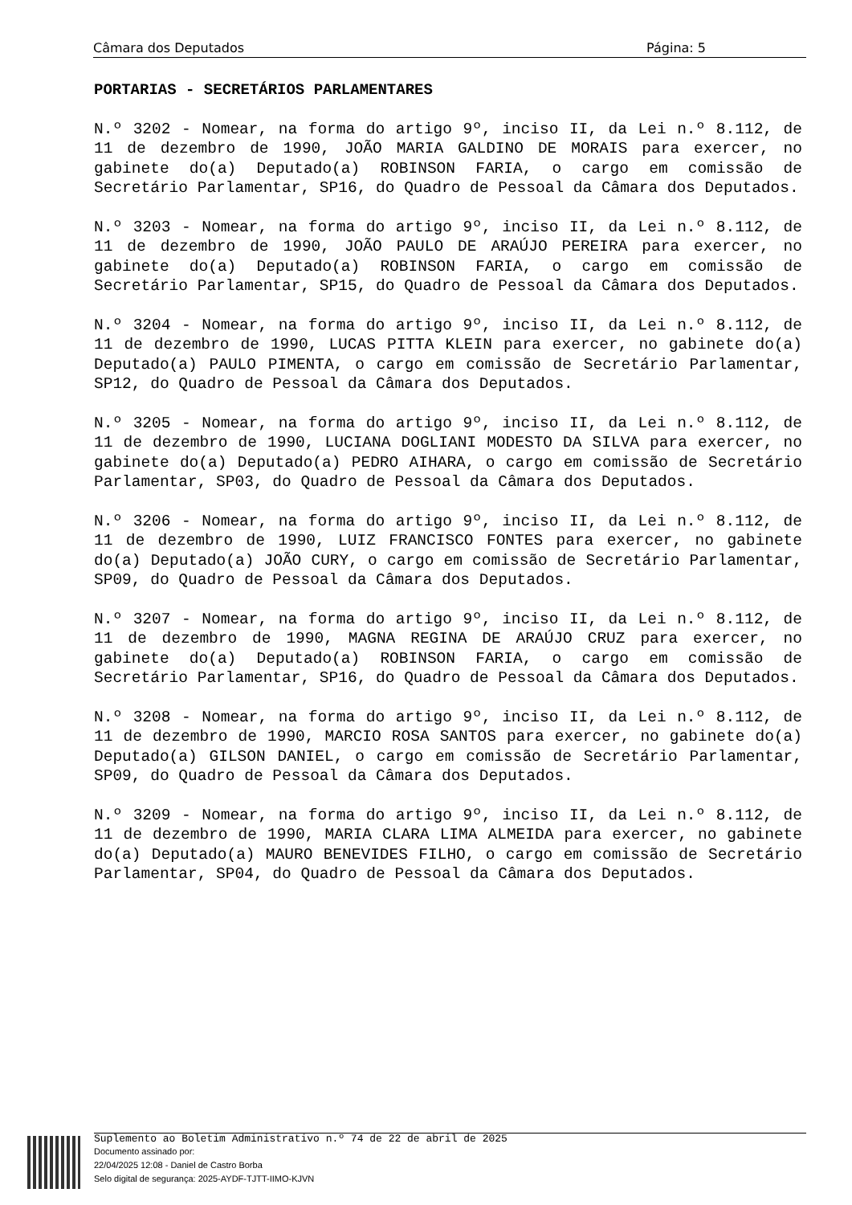Câmara dos Deputados Página: 5
PORTARIAS - SECRETÁRIOS PARLAMENTARES
N.º 3202 - Nomear, na forma do artigo 9º, inciso II, da Lei n.º 8.112, de 11 de dezembro de 1990, JOÃO MARIA GALDINO DE MORAIS para exercer, no gabinete do(a) Deputado(a) ROBINSON FARIA, o cargo em comissão de Secretário Parlamentar, SP16, do Quadro de Pessoal da Câmara dos Deputados.
N.º 3203 - Nomear, na forma do artigo 9º, inciso II, da Lei n.º 8.112, de 11 de dezembro de 1990, JOÃO PAULO DE ARAÚJO PEREIRA para exercer, no gabinete do(a) Deputado(a) ROBINSON FARIA, o cargo em comissão de Secretário Parlamentar, SP15, do Quadro de Pessoal da Câmara dos Deputados.
N.º 3204 - Nomear, na forma do artigo 9º, inciso II, da Lei n.º 8.112, de 11 de dezembro de 1990, LUCAS PITTA KLEIN para exercer, no gabinete do(a) Deputado(a) PAULO PIMENTA, o cargo em comissão de Secretário Parlamentar, SP12, do Quadro de Pessoal da Câmara dos Deputados.
N.º 3205 - Nomear, na forma do artigo 9º, inciso II, da Lei n.º 8.112, de 11 de dezembro de 1990, LUCIANA DOGLIANI MODESTO DA SILVA para exercer, no gabinete do(a) Deputado(a) PEDRO AIHARA, o cargo em comissão de Secretário Parlamentar, SP03, do Quadro de Pessoal da Câmara dos Deputados.
N.º 3206 - Nomear, na forma do artigo 9º, inciso II, da Lei n.º 8.112, de 11 de dezembro de 1990, LUIZ FRANCISCO FONTES para exercer, no gabinete do(a) Deputado(a) JOÃO CURY, o cargo em comissão de Secretário Parlamentar, SP09, do Quadro de Pessoal da Câmara dos Deputados.
N.º 3207 - Nomear, na forma do artigo 9º, inciso II, da Lei n.º 8.112, de 11 de dezembro de 1990, MAGNA REGINA DE ARAÚJO CRUZ para exercer, no gabinete do(a) Deputado(a) ROBINSON FARIA, o cargo em comissão de Secretário Parlamentar, SP16, do Quadro de Pessoal da Câmara dos Deputados.
N.º 3208 - Nomear, na forma do artigo 9º, inciso II, da Lei n.º 8.112, de 11 de dezembro de 1990, MARCIO ROSA SANTOS para exercer, no gabinete do(a) Deputado(a) GILSON DANIEL, o cargo em comissão de Secretário Parlamentar, SP09, do Quadro de Pessoal da Câmara dos Deputados.
N.º 3209 - Nomear, na forma do artigo 9º, inciso II, da Lei n.º 8.112, de 11 de dezembro de 1990, MARIA CLARA LIMA ALMEIDA para exercer, no gabinete do(a) Deputado(a) MAURO BENEVIDES FILHO, o cargo em comissão de Secretário Parlamentar, SP04, do Quadro de Pessoal da Câmara dos Deputados.
Suplemento ao Boletim Administrativo n.º 74 de 22 de abril de 2025
Documento assinado por:
22/04/2025 12:08 - Daniel de Castro Borba
Selo digital de segurança: 2025-AYDF-TJTT-IIMO-KJVN